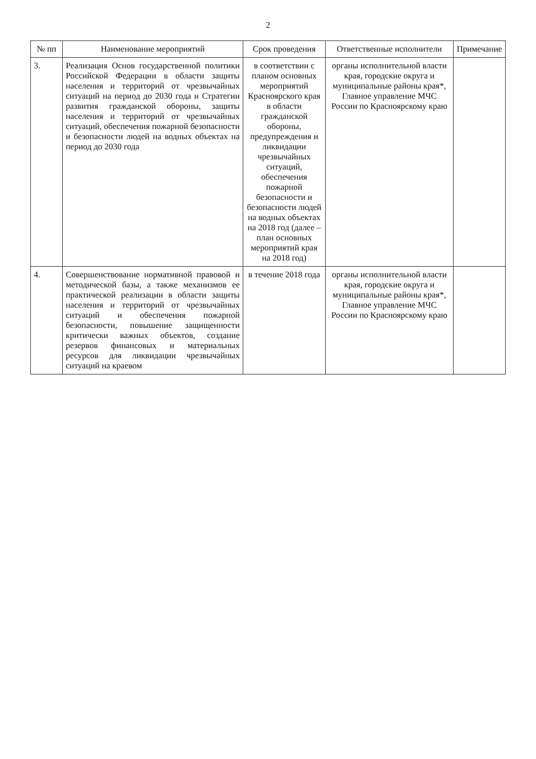2
| № пп | Наименование мероприятий | Срок проведения | Ответственные исполнители | Примечание |
| --- | --- | --- | --- | --- |
| 3. | Реализация Основ государственной политики Российской Федерации в области защиты населения и территорий от чрезвычайных ситуаций на период до 2030 года и Стратегии развития гражданской обороны, защиты населения и территорий от чрезвычайных ситуаций, обеспечения пожарной безопасности и безопасности людей на водных объектах на период до 2030 года | в соответствии с планом основных мероприятий Красноярского края в области гражданской обороны, предупреждения и ликвидации чрезвычайных ситуаций, обеспечения пожарной безопасности и безопасности людей на водных объектах на 2018 год (далее – план основных мероприятий края на 2018 год) | органы исполнительной власти края, городские округа и муниципальные районы края*, Главное управление МЧС России по Красноярскому краю | |
| 4. | Совершенствование нормативной правовой и методической базы, а также механизмов ее практической реализации в области защиты населения и территорий от чрезвычайных ситуаций и обеспечения пожарной безопасности, повышение защищенности критически важных объектов, создание резервов финансовых и материальных ресурсов для ликвидации чрезвычайных ситуаций на краевом | в течение 2018 года | органы исполнительной власти края, городские округа и муниципальные районы края*, Главное управление МЧС России по Красноярскому краю | |